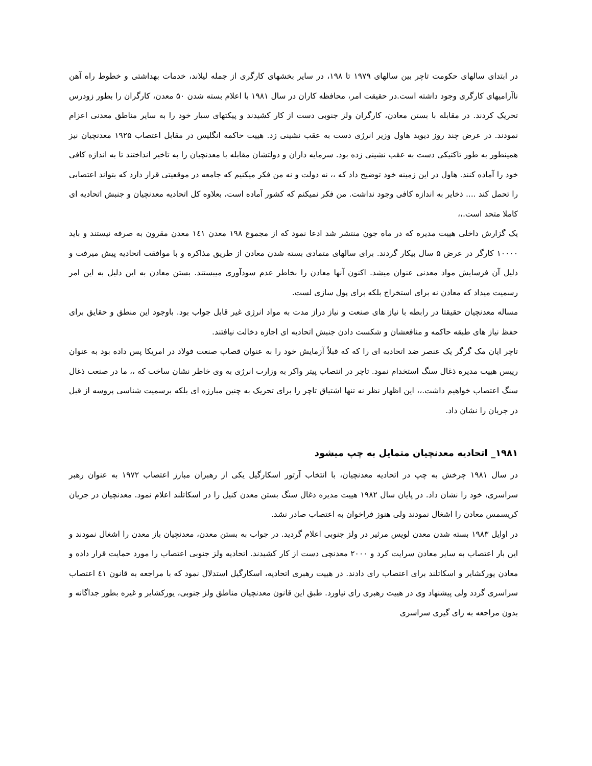در ابتدای سالهای حکومت تاچر بین سالهای ۱۹۷۹ تا ۱۹۸، در سایر بخشهای کارگری از جمله لیلاند، خدمات بهداشتی و خطوط راه آهن ناآرامیهای کارگری وجود داشته است.در حقیقت امر، محافظه کاران در سال ۱۹۸۱ با اعلام بسته شدن ۵۰ معدن، کارگران را بطور زودرس تحریک کردند. در مقابله با بستن معادن، کارگران ولز جنوبی دست از کار کشیدند و پیکتهای سیار خود را به سایر مناطق معدنی اعزام نمودند. در عرض چند روز دیوید هاول وزیر انرژی دست به عقب نشینی زد. هییت حاکمه انگلیس در مقابل اعتصاب ۱۹۲۵ معدنچیان نیز همینطور به طور تاکتیکی دست به عقب نشینی زده بود. سرمایه داران و دولتشان مقابله با معدنچیان را به تاخیر انداختند تا به اندازه کافی خود را آماده کنند. هاول در این زمینه خود توضیح داد که ،، نه دولت و نه من فکر میکنیم که جامعه در موقعیتی قرار دارد که بتواند اعتصابی را تحمل کند .... ذخایر به اندازه کافی وجود نداشت. من فکر نمیکنم که کشور آماده است، بعلاوه کل اتحادیه معدنچیان و جنبش اتحادیه ای کاملا متحد است.،،
یک گزارش داخلی هییت مدیره که در ماه جون منتشر شد ادعا نمود که از مجموع ۱۹۸ معدن ۱٤۱ معدن مقرون به صرفه نیستند و باید ۱۰۰۰۰ کارگر در عرض ۵ سال بیکار گردند. برای سالهای متمادی بسته شدن معادن از طریق مذاکره و با موافقت اتحادیه پیش میرفت و دلیل آن فرسایش مواد معدنی عنوان میشد. اکنون آنها معادن را بخاطر عدم سودآوری میبستند. بستن معادن به این دلیل به این امر رسمیت میداد که معادن نه برای استخراج بلکه برای پول سازی لست.
مساله معدنچیان حقیقتا در رابطه با نیاز های صنعت و نیاز دراز مدت به مواد انرژی غیر قابل جواب بود. باوجود این منطق و حقایق برای حفظ نیاز های طبقه حاکمه و منافعشان و شکست دادن جنبش اتحادیه ای اجازه دخالت نیافتند.
تاچر ایان مک گرگر یک عنصر ضد اتحادیه ای را که که قبلاً آزمایش خود را به عنوان قصاب صنعت فولاد در امریکا پس داده بود به عنوان رییس هییت مدیره ذغال سنگ استخدام نمود. تاچر در انتصاب پیتر واکر به وزارت انرژی به وی خاطر نشان ساخت که ،، ما در صنعت ذغال سنگ اعتصاب خواهیم داشت.،، این اظهار نظر نه تنها اشتیاق تاچر را برای تحریک به چنین مبارزه ای بلکه برسمیت شناسی پروسه از قبل در جریان را نشان داد.
۱۹۸۱_ اتحادیه معدنچیان متمایل به چپ میشود
در سال ۱۹۸۱ چرخش به چپ در اتحادیه معدنچیان، با انتخاب آرتور اسکارگیل یکی از رهبران مبارز اعتصاب ۱۹۷۲ به عنوان رهبر سراسری، خود را نشان داد. در پایان سال ۱۹۸۲ هییت مدیره ذغال سنگ بستن معدن کنیل را در اسکاتلند اعلام نمود. معدنچیان در جریان کریسمس معادن را اشغال نمودند ولی هنوز فراخوان به اعتصاب صادر نشد.
در اوایل ۱۹۸۳ بسته شدن معدن لویس مرثیر در ولز جنوبی اعلام گردید. در جواب به بستن معدن، معدنچیان باز معدن را اشغال نمودند و این بار اعتصاب به سایر معادن سرایت کرد و ۲۰۰۰ معدنچی دست از کار کشیدند. اتحادیه ولز جنوبی اعتصاب را مورد حمایت قرار داده و معادن یورکشایر و اسکاتلند برای اعتصاب رای دادند. در هییت رهبری اتحادیه، اسکارگیل استدلال نمود که با مراجعه به قانون ٤۱ اعتصاب سراسری گردد ولی پیشنهاد وی در هییت رهبری رای نیاورد. طبق این قانون معدنچیان مناطق ولز جنوبی، یورکشایر و غیره بطور جداگانه و بدون مراجعه به رای گیری سراسری